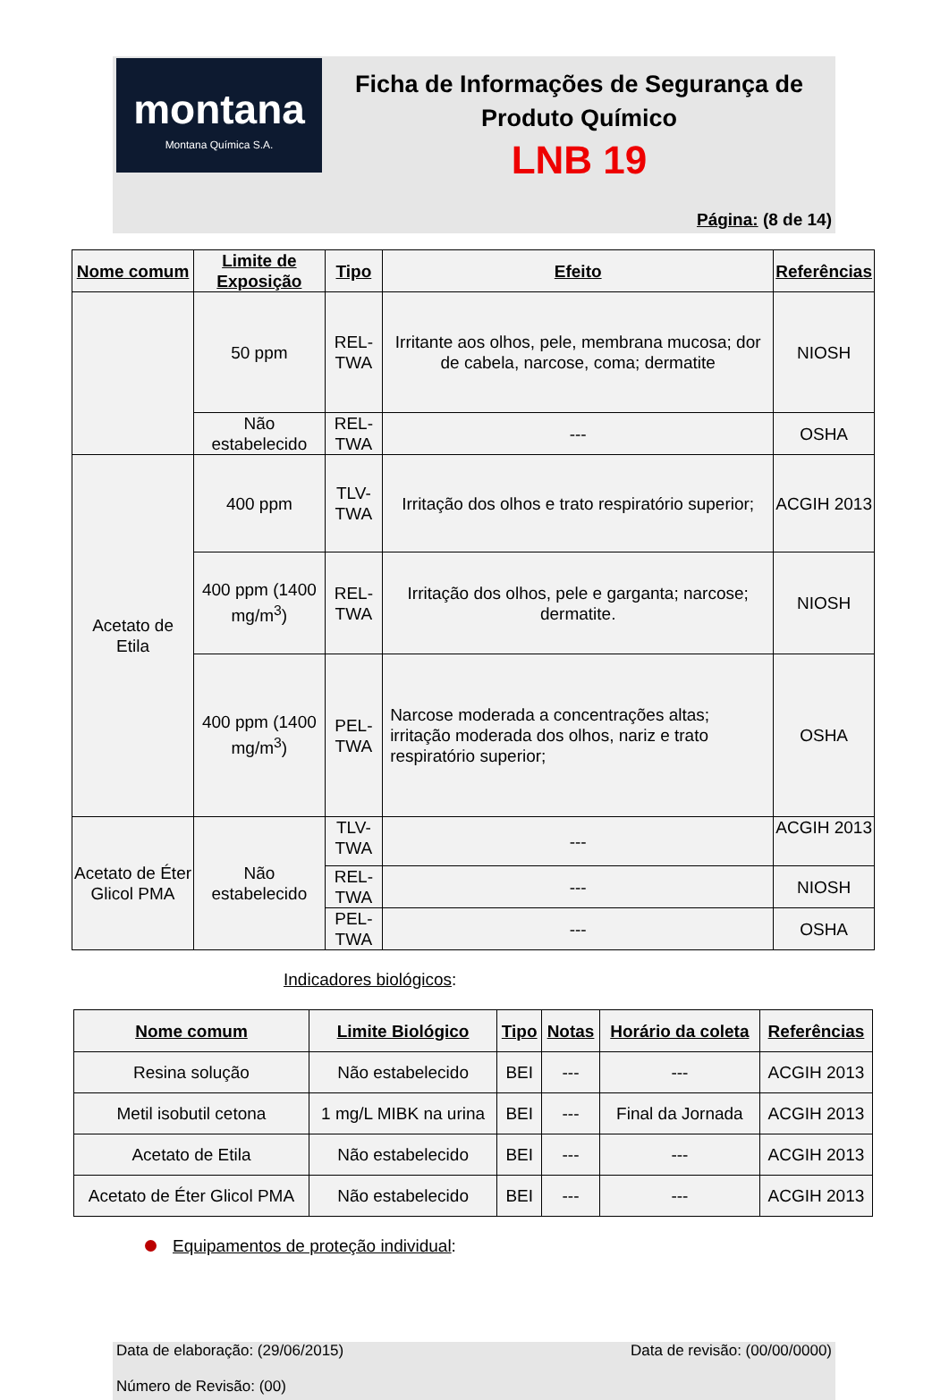montana
Montana Química S.A.
Ficha de Informações de Segurança de
Produto Químico
LNB 19
Página: (8 de 14)
| Nome comum | Limite de Exposição | Tipo | Efeito | Referências |
| --- | --- | --- | --- | --- |
| | 50 ppm | REL-TWA | Irritante aos olhos, pele, membrana mucosa; dor de cabela, narcose, coma; dermatite | NIOSH |
| | Não estabelecido | REL-TWA | --- | OSHA |
| Acetato de Etila | 400 ppm | TLV-TWA | Irritação dos olhos e trato respiratório superior; | ACGIH 2013 |
| | 400 ppm (1400 mg/m<sup>3</sup>) | REL-TWA | Irritação dos olhos, pele e garganta; narcose; dermatite. | NIOSH |
| | 400 ppm (1400 mg/m<sup>3</sup>) | PEL-TWA | Narcose moderada a concentrações altas; irritação moderada dos olhos, nariz e trato respiratório superior; | OSHA |
| Acetato de Éter Glicol PMA | Não estabelecido | TLV-TWA | --- | ACGIH 2013 |
| | | REL-TWA | --- | NIOSH |
| | | PEL-TWA | --- | OSHA |
Indicadores biológicos:
| Nome comum | Limite Biológico | Tipo | Notas | Horário da coleta | Referências |
| --- | --- | --- | --- | --- | --- |
| Resina solução | Não estabelecido | BEI | --- | --- | ACGIH 2013 |
| Metil isobutil cetona | 1 mg/L MIBK na urina | BEI | --- | Final da Jornada | ACGIH 2013 |
| Acetato de Etila | Não estabelecido | BEI | --- | --- | ACGIH 2013 |
| Acetato de Éter Glicol PMA | Não estabelecido | BEI | --- | --- | ACGIH 2013 |
Equipamentos de proteção individual:
Data de elaboração: (29/06/2015) Data de revisão: (00/00/0000)
Número de Revisão: (00)